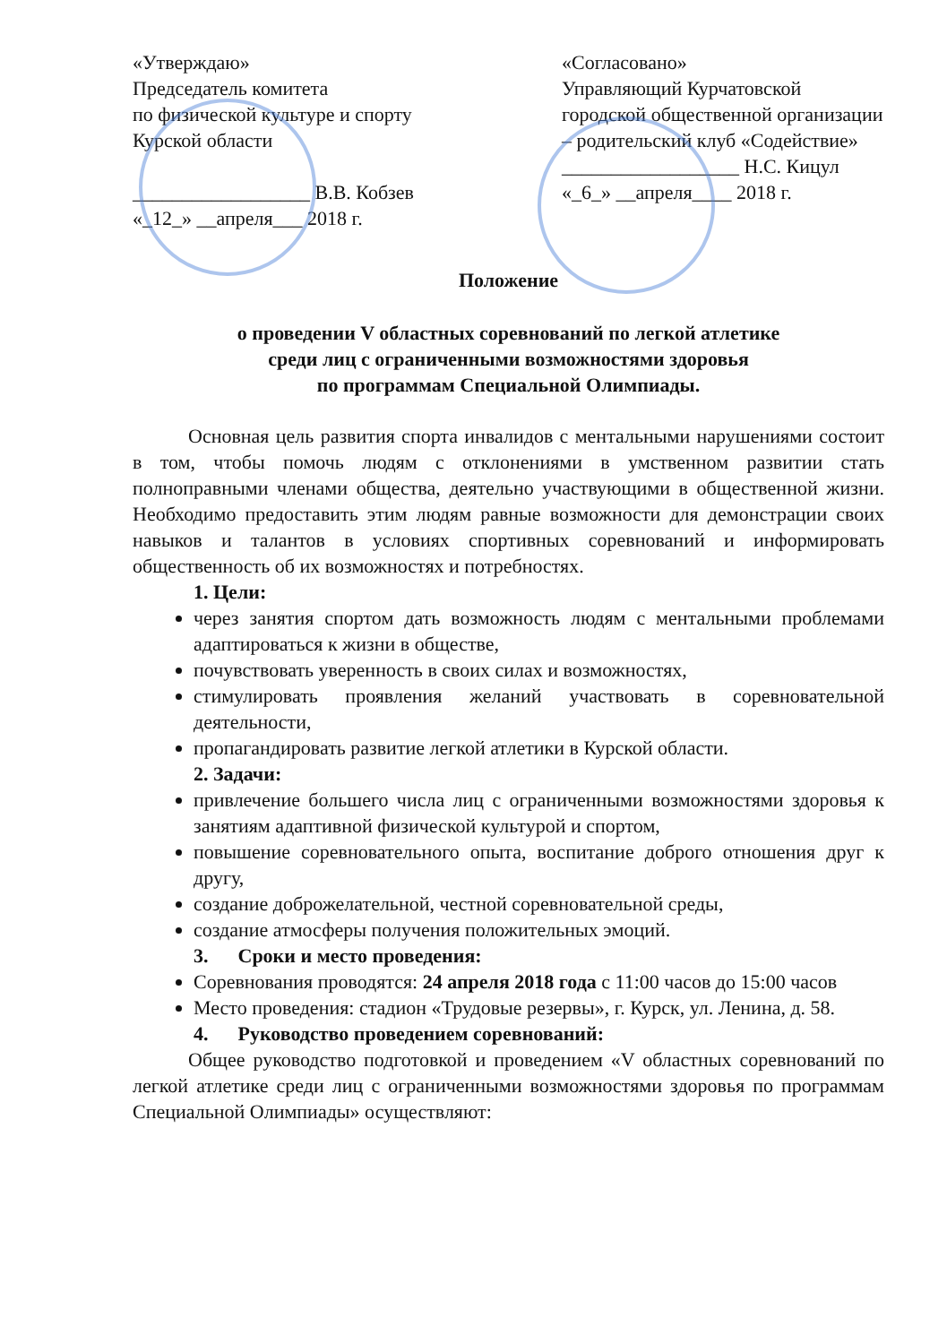«Утверждаю»
Председатель комитета
по физической культуре и спорту
Курской области
__________________ В.В. Кобзев
«_12_» __апреля___ 2018 г.
«Согласовано»
Управляющий Курчатовской городской общественной организации – родительский клуб «Содействие»
__________________ Н.С. Кицул
«_6_» __апреля____ 2018 г.
Положение
о проведении V областных соревнований по легкой атлетике
среди лиц с ограниченными возможностями здоровья
по программам Специальной Олимпиады.
Основная цель развития спорта инвалидов с ментальными нарушениями состоит в том, чтобы помочь людям с отклонениями в умственном развитии стать полноправными членами общества, деятельно участвующими в общественной жизни. Необходимо предоставить этим людям равные возможности для демонстрации своих навыков и талантов в условиях спортивных соревнований и информировать общественность об их возможностях и потребностях.
1. Цели:
через занятия спортом дать возможность людям с ментальными проблемами адаптироваться к жизни в обществе,
почувствовать уверенность в своих силах и возможностях,
стимулировать проявления желаний участвовать в соревновательной деятельности,
пропагандировать развитие легкой атлетики в Курской области.
2. Задачи:
привлечение большего числа лиц с ограниченными возможностями здоровья к занятиям адаптивной физической культурой и спортом,
повышение соревновательного опыта, воспитание доброго отношения друг к другу,
создание доброжелательной, честной соревновательной среды,
создание атмосферы получения положительных эмоций.
3. Сроки и место проведения:
Соревнования проводятся: 24 апреля 2018 года с 11:00 часов до 15:00 часов
Место проведения: стадион «Трудовые резервы», г. Курск, ул. Ленина, д. 58.
4. Руководство проведением соревнований:
Общее руководство подготовкой и проведением «V областных соревнований по легкой атлетике среди лиц с ограниченными возможностями здоровья по программам Специальной Олимпиады» осуществляют: